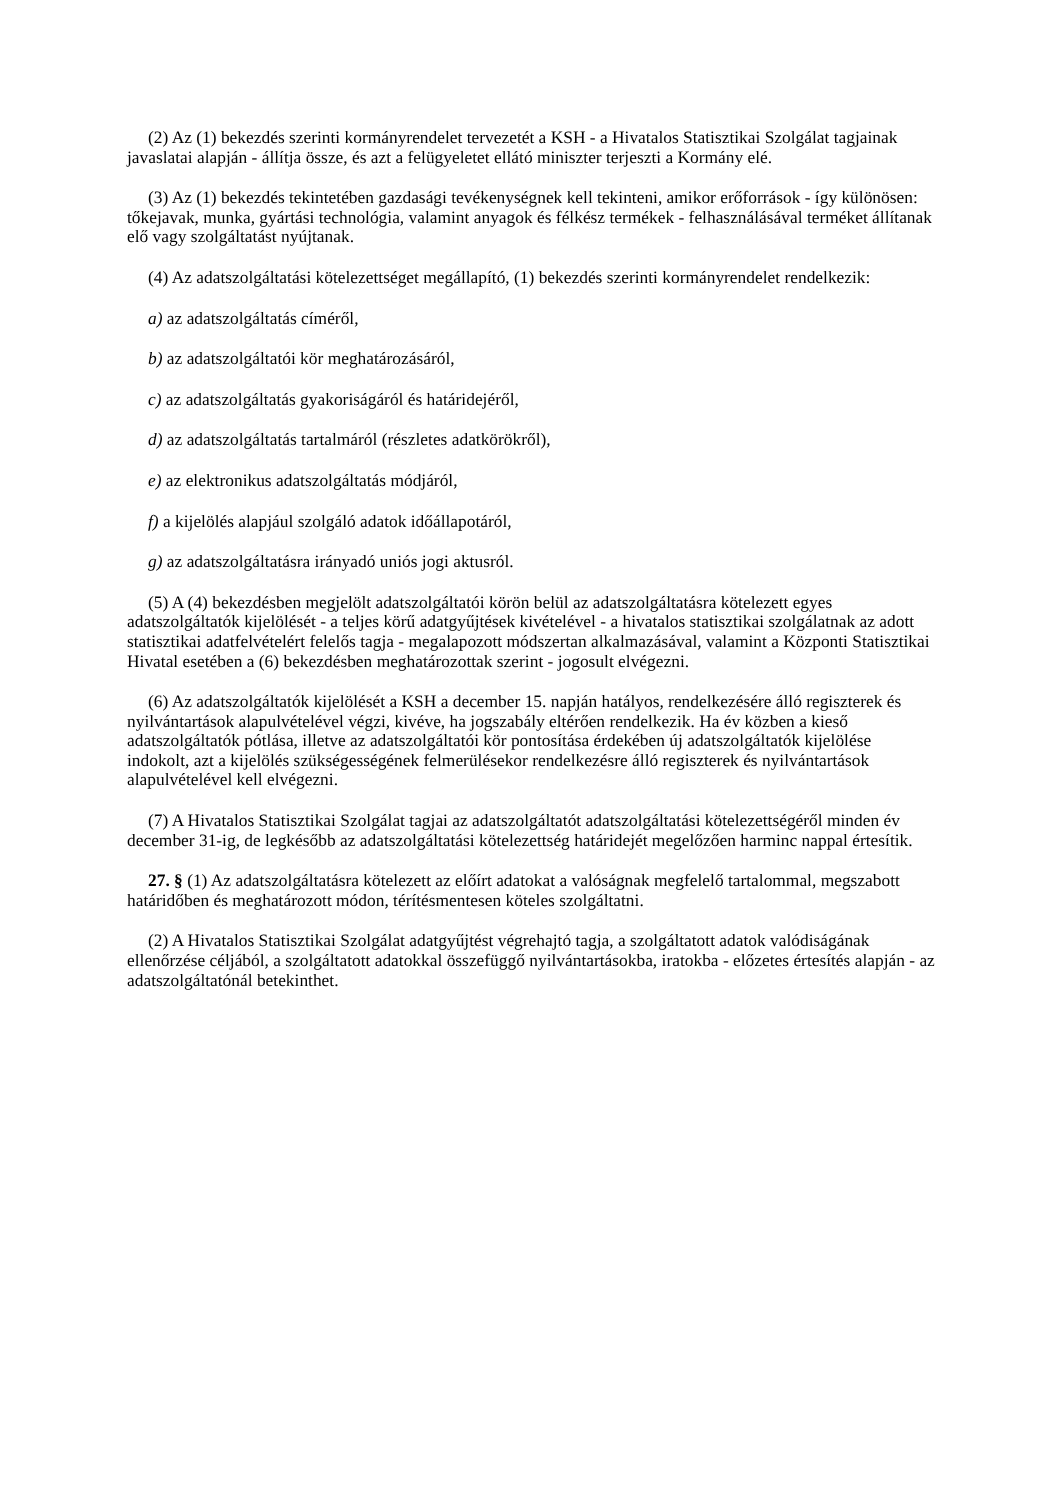(2) Az (1) bekezdés szerinti kormányrendelet tervezetét a KSH - a Hivatalos Statisztikai Szolgálat tagjainak javaslatai alapján - állítja össze, és azt a felügyeletet ellátó miniszter terjeszti a Kormány elé.
(3) Az (1) bekezdés tekintetében gazdasági tevékenységnek kell tekinteni, amikor erőforrások - így különösen: tőkejavak, munka, gyártási technológia, valamint anyagok és félkész termékek - felhasználásával terméket állítanak elő vagy szolgáltatást nyújtanak.
(4) Az adatszolgáltatási kötelezettséget megállapító, (1) bekezdés szerinti kormányrendelet rendelkezik:
a) az adatszolgáltatás címéről,
b) az adatszolgáltatói kör meghatározásáról,
c) az adatszolgáltatás gyakoriságáról és határidejéről,
d) az adatszolgáltatás tartalmáról (részletes adatkörökről),
e) az elektronikus adatszolgáltatás módjáról,
f) a kijelölés alapjául szolgáló adatok időállapotáról,
g) az adatszolgáltatásra irányadó uniós jogi aktusról.
(5) A (4) bekezdésben megjelölt adatszolgáltatói körön belül az adatszolgáltatásra kötelezett egyes adatszolgáltatók kijelölését - a teljes körű adatgyűjtések kivételével - a hivatalos statisztikai szolgálatnak az adott statisztikai adatfelvételért felelős tagja - megalapozott módszertan alkalmazásával, valamint a Központi Statisztikai Hivatal esetében a (6) bekezdésben meghatározottak szerint - jogosult elvégezni.
(6) Az adatszolgáltatók kijelölését a KSH a december 15. napján hatályos, rendelkezésére álló regiszterek és nyilvántartások alapulvételével végzi, kivéve, ha jogszabály eltérően rendelkezik. Ha év közben a kieső adatszolgáltatók pótlása, illetve az adatszolgáltatói kör pontosítása érdekében új adatszolgáltatók kijelölése indokolt, azt a kijelölés szükségességének felmerülésekor rendelkezésre álló regiszterek és nyilvántartások alapulvételével kell elvégezni.
(7) A Hivatalos Statisztikai Szolgálat tagjai az adatszolgáltatót adatszolgáltatási kötelezettségéről minden év december 31-ig, de legkésőbb az adatszolgáltatási kötelezettség határidejét megelőzően harminc nappal értesítik.
27. § (1) Az adatszolgáltatásra kötelezett az előírt adatokat a valóságnak megfelelő tartalommal, megszabott határidőben és meghatározott módon, térítésmentesen köteles szolgáltatni.
(2) A Hivatalos Statisztikai Szolgálat adatgyűjtést végrehajtó tagja, a szolgáltatott adatok valódiságának ellenőrzése céljából, a szolgáltatott adatokkal összefüggő nyilvántartásokba, iratokba - előzetes értesítés alapján - az adatszolgáltatónál betekinthet.